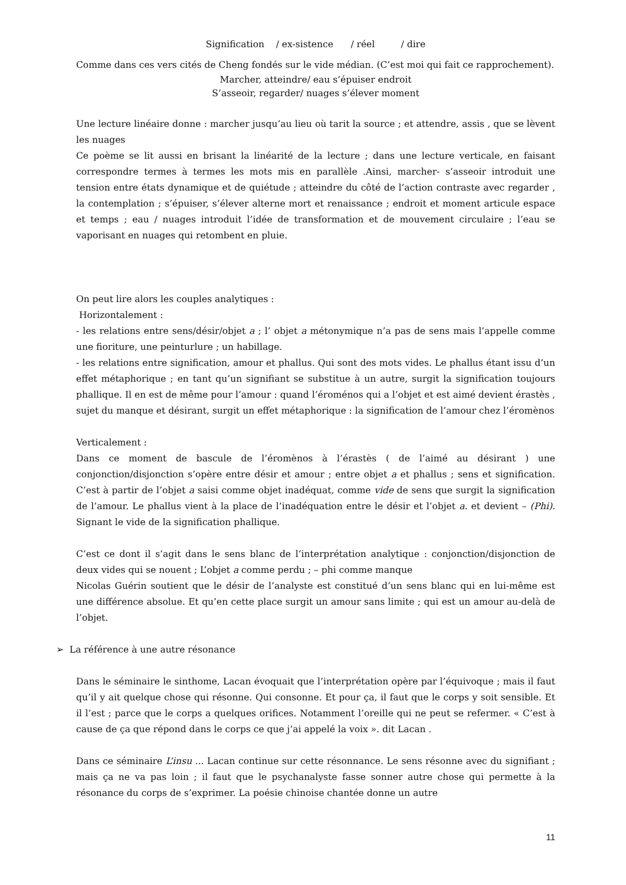Signification / ex-sistence / réel / dire
Comme dans ces vers cités de Cheng fondés sur le vide médian. (C’est moi qui fait ce rapprochement).
Marcher, atteindre/ eau s’épuiser endroit
S’asseoir, regarder/ nuages s’élever moment
Une lecture linéaire donne : marcher jusqu’au lieu où tarit la source ; et attendre, assis , que se lèvent les nuages
Ce poème se lit aussi en brisant la linéarité de la lecture ; dans une lecture verticale, en faisant correspondre termes à termes les mots mis en parallèle .Ainsi, marcher- s’asseoir introduit une tension entre états dynamique et de quiétude ; atteindre du côté de l’action contraste avec regarder , la contemplation ; s’épuiser, s’élever alterne mort et renaissance ; endroit et moment articule espace et temps ; eau / nuages introduit l’idée de transformation et de mouvement circulaire ; l’eau se vaporisant en nuages qui retombent en pluie.
On peut lire alors les couples analytiques :
Horizontalement :
- les relations entre sens/désir/objet a ; l’ objet a métonymique n’a pas de sens mais l’appelle comme une fioriture, une peinturlure ; un habillage.
- les relations entre signification, amour et phallus. Qui sont des mots vides. Le phallus étant issu d’un effet métaphorique ; en tant qu’un signifiant se substitue à un autre, surgit la signification toujours phallique. Il en est de même pour l’amour : quand l’éroménos qui a l’objet et est aimé devient érastès , sujet du manque et désirant, surgit un effet métaphorique : la signification de l’amour chez l’éromènos
Verticalement :
Dans ce moment de bascule de l’éromènos à l’érastès ( de l’aimé au désirant ) une conjonction/disjonction s’opère entre désir et amour ; entre objet a et phallus ; sens et signification. C’est à partir de l’objet a saisi comme objet inadéquat, comme vide de sens que surgit la signification de l’amour. Le phallus vient à la place de l’inadéquation entre le désir et l’objet a. et devient – (Phi). Signant le vide de la signification phallique.
C’est ce dont il s’agit dans le sens blanc de l’interprétation analytique : conjonction/disjonction de deux vides qui se nouent ; L’objet a comme perdu ; – phi comme manque
Nicolas Guérin soutient que le désir de l’analyste est constitué d’un sens blanc qui en lui-même est une différence absolue. Et qu’en cette place surgit un amour sans limite ; qui est un amour au-delà de l’objet.
➢ La référence à une autre résonance
Dans le séminaire le sinthome, Lacan évoquait que l’interprétation opère par l’équivoque ; mais il faut qu’il y ait quelque chose qui résonne. Qui consonne. Et pour ça, il faut que le corps y soit sensible. Et il l’est ; parce que le corps a quelques orifices. Notamment l’oreille qui ne peut se refermer. « C’est à cause de ça que répond dans le corps ce que j’ai appelé la voix ». dit Lacan .
Dans ce séminaire L’insu ... Lacan continue sur cette résonnance. Le sens résonne avec du signifiant ; mais ça ne va pas loin ; il faut que le psychanalyste fasse sonner autre chose qui permette à la résonance du corps de s’exprimer. La poésie chinoise chantée donne un autre
11